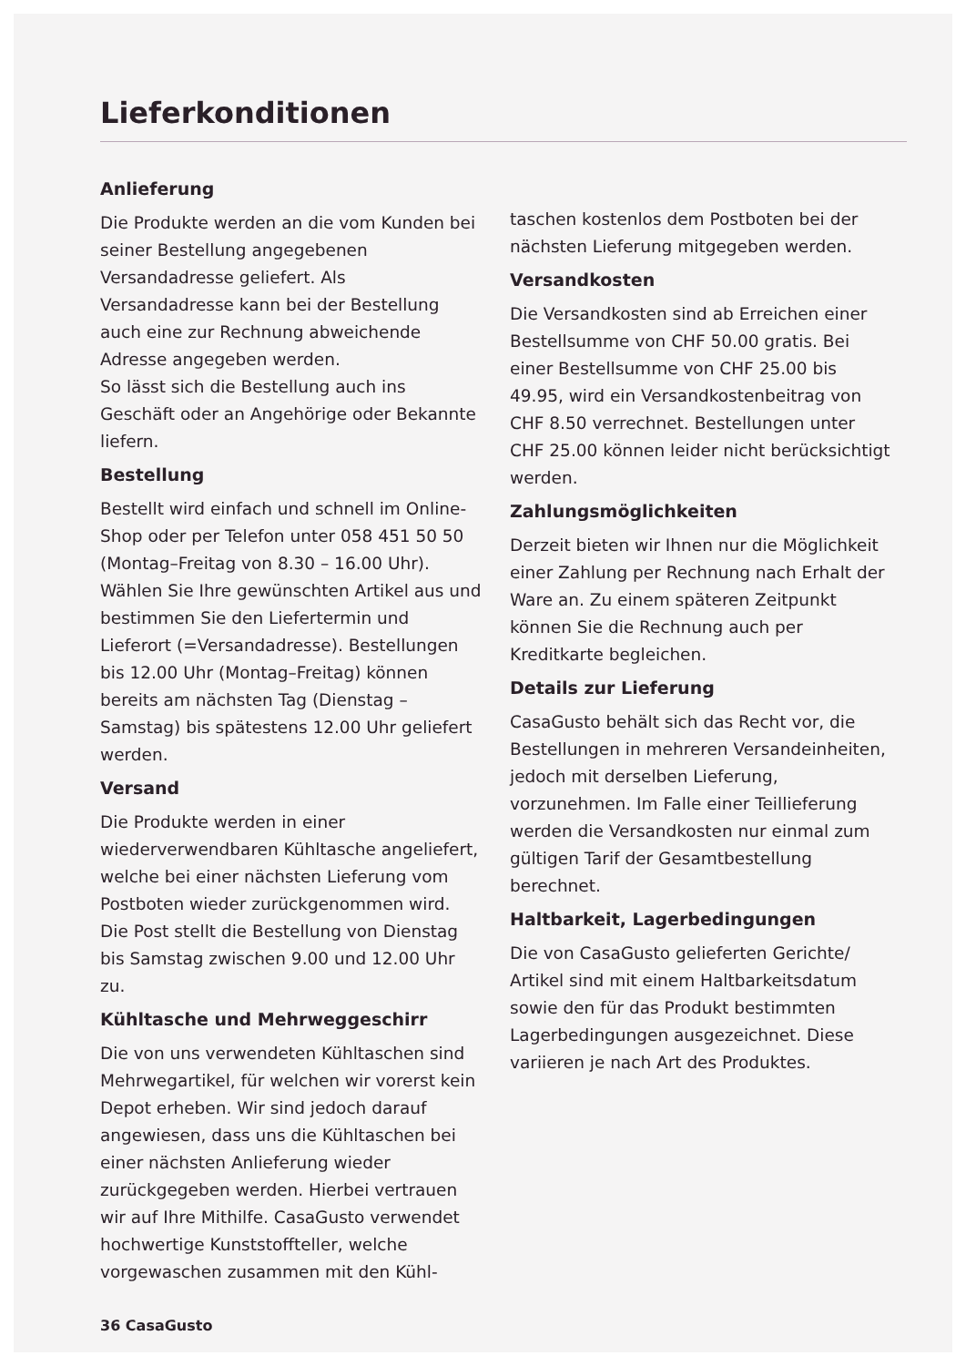Lieferkonditionen
Anlieferung
Die Produkte werden an die vom Kunden bei seiner Bestellung angegebenen Versandadresse geliefert. Als Versandadresse kann bei der Bestellung auch eine zur Rechnung abweichende Adresse angegeben werden.
So lässt sich die Bestellung auch ins Geschäft oder an Angehörige oder Bekannte liefern.
Bestellung
Bestellt wird einfach und schnell im Online-Shop oder per Telefon unter 058 451 50 50 (Montag–Freitag von 8.30 – 16.00 Uhr). Wählen Sie Ihre gewünschten Artikel aus und bestimmen Sie den Liefertermin und Lieferort (=Versandadresse). Bestellungen bis 12.00 Uhr (Montag–Freitag) können bereits am nächsten Tag (Dienstag – Samstag) bis spätestens 12.00 Uhr geliefert werden.
Versand
Die Produkte werden in einer wiederverwendbaren Kühltasche angeliefert, welche bei einer nächsten Lieferung vom Postboten wieder zurückgenommen wird. Die Post stellt die Bestellung von Dienstag bis Samstag zwischen 9.00 und 12.00 Uhr zu.
Kühltasche und Mehrweggeschirr
Die von uns verwendeten Kühltaschen sind Mehrwegartikel, für welchen wir vorerst kein Depot erheben. Wir sind jedoch darauf angewiesen, dass uns die Kühltaschen bei einer nächsten Anlieferung wieder zurückgegeben werden. Hierbei vertrauen wir auf Ihre Mithilfe. CasaGusto verwendet hochwertige Kunststoffteller, welche vorgewaschen zusammen mit den Kühl-
taschen kostenlos dem Postboten bei der nächsten Lieferung mitgegeben werden.
Versandkosten
Die Versandkosten sind ab Erreichen einer Bestellsumme von CHF 50.00 gratis. Bei einer Bestellsumme von CHF 25.00 bis 49.95, wird ein Versandkostenbeitrag von CHF 8.50 verrechnet. Bestellungen unter CHF 25.00 können leider nicht berücksichtigt werden.
Zahlungsmöglichkeiten
Derzeit bieten wir Ihnen nur die Möglichkeit einer Zahlung per Rechnung nach Erhalt der Ware an. Zu einem späteren Zeitpunkt können Sie die Rechnung auch per Kreditkarte begleichen.
Details zur Lieferung
CasaGusto behält sich das Recht vor, die Bestellungen in mehreren Versandeinheiten, jedoch mit derselben Lieferung, vorzunehmen. Im Falle einer Teillieferung werden die Versandkosten nur einmal zum gültigen Tarif der Gesamtbestellung berechnet.
Haltbarkeit, Lagerbedingungen
Die von CasaGusto gelieferten Gerichte/ Artikel sind mit einem Haltbarkeitsdatum sowie den für das Produkt bestimmten Lagerbedingungen ausgezeichnet. Diese variieren je nach Art des Produktes.
36 CasaGusto